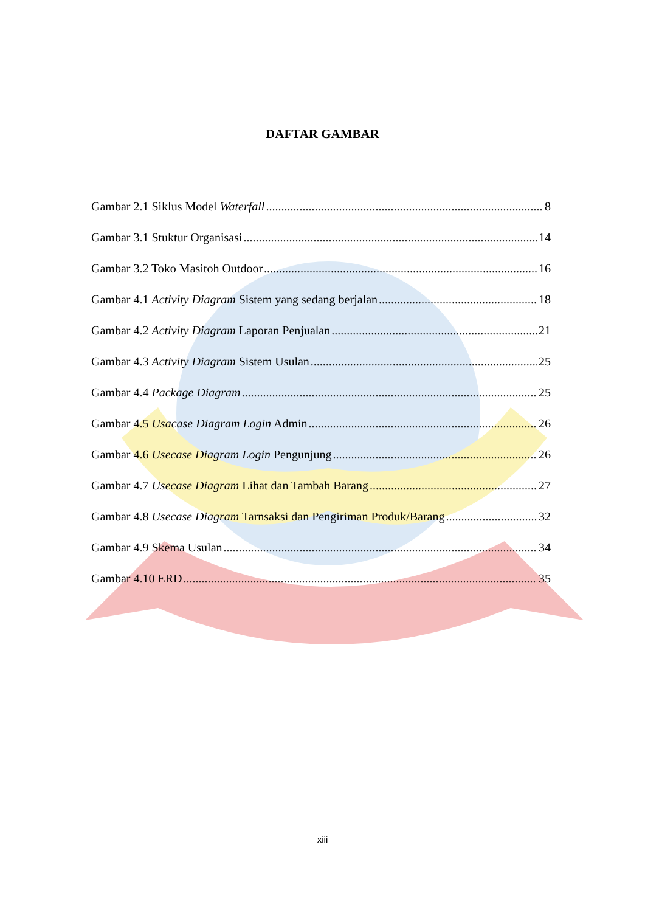DAFTAR GAMBAR
Gambar 2.1 Siklus Model Waterfall 8
Gambar 3.1 Stuktur Organisasi 14
Gambar 3.2 Toko Masitoh Outdoor 16
Gambar 4.1 Activity Diagram Sistem yang sedang berjalan 18
Gambar 4.2 Activity Diagram Laporan Penjualan 21
Gambar 4.3 Activity Diagram Sistem Usulan 25
Gambar 4.4 Package Diagram 25
Gambar 4.5 Usacase Diagram Login Admin 26
Gambar 4.6 Usecase Diagram Login Pengunjung 26
Gambar 4.7 Usecase Diagram Lihat dan Tambah Barang 27
Gambar 4.8 Usecase Diagram Tarnsaksi dan Pengiriman Produk/Barang 32
Gambar 4.9 Skema Usulan 34
Gambar 4.10 ERD 35
xiii